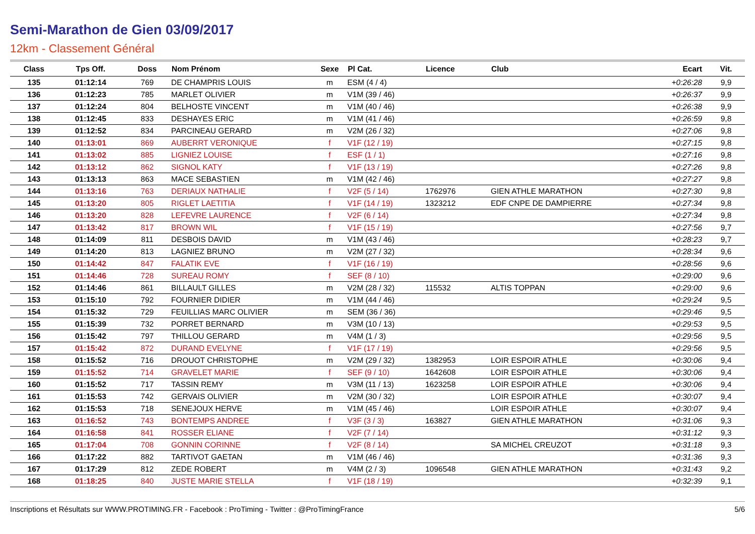Semi-Marathon de Gien 03/09/2017
12km - Classement Général
| Class | Tps Off. | Doss | Nom Prénom | Sexe | Pl Cat. | Licence | Club | Ecart | Vit. |
| --- | --- | --- | --- | --- | --- | --- | --- | --- | --- |
| 135 | 01:12:14 | 769 | DE CHAMPRIS LOUIS | m | ESM (4 / 4) | | | +0:26:28 | 9,9 |
| 136 | 01:12:23 | 785 | MARLET OLIVIER | m | V1M (39 / 46) | | | +0:26:37 | 9,9 |
| 137 | 01:12:24 | 804 | BELHOSTE VINCENT | m | V1M (40 / 46) | | | +0:26:38 | 9,9 |
| 138 | 01:12:45 | 833 | DESHAYES ERIC | m | V1M (41 / 46) | | | +0:26:59 | 9,8 |
| 139 | 01:12:52 | 834 | PARCINEAU GERARD | m | V2M (26 / 32) | | | +0:27:06 | 9,8 |
| 140 | 01:13:01 | 869 | AUBERRT VERONIQUE | f | V1F (12 / 19) | | | +0:27:15 | 9,8 |
| 141 | 01:13:02 | 885 | LIGNIEZ LOUISE | f | ESF (1 / 1) | | | +0:27:16 | 9,8 |
| 142 | 01:13:12 | 862 | SIGNOL KATY | f | V1F (13 / 19) | | | +0:27:26 | 9,8 |
| 143 | 01:13:13 | 863 | MACE SEBASTIEN | m | V1M (42 / 46) | | | +0:27:27 | 9,8 |
| 144 | 01:13:16 | 763 | DERIAUX NATHALIE | f | V2F (5 / 14) | 1762976 | GIEN ATHLE MARATHON | +0:27:30 | 9,8 |
| 145 | 01:13:20 | 805 | RIGLET LAETITIA | f | V1F (14 / 19) | 1323212 | EDF CNPE DE DAMPIERRE | +0:27:34 | 9,8 |
| 146 | 01:13:20 | 828 | LEFEVRE LAURENCE | f | V2F (6 / 14) | | | +0:27:34 | 9,8 |
| 147 | 01:13:42 | 817 | BROWN WIL | f | V1F (15 / 19) | | | +0:27:56 | 9,7 |
| 148 | 01:14:09 | 811 | DESBOIS DAVID | m | V1M (43 / 46) | | | +0:28:23 | 9,7 |
| 149 | 01:14:20 | 813 | LAGNIEZ BRUNO | m | V2M (27 / 32) | | | +0:28:34 | 9,6 |
| 150 | 01:14:42 | 847 | FALATIK EVE | f | V1F (16 / 19) | | | +0:28:56 | 9,6 |
| 151 | 01:14:46 | 728 | SUREAU ROMY | f | SEF (8 / 10) | | | +0:29:00 | 9,6 |
| 152 | 01:14:46 | 861 | BILLAULT GILLES | m | V2M (28 / 32) | 115532 | ALTIS TOPPAN | +0:29:00 | 9,6 |
| 153 | 01:15:10 | 792 | FOURNIER DIDIER | m | V1M (44 / 46) | | | +0:29:24 | 9,5 |
| 154 | 01:15:32 | 729 | FEUILLIAS MARC OLIVIER | m | SEM (36 / 36) | | | +0:29:46 | 9,5 |
| 155 | 01:15:39 | 732 | PORRET BERNARD | m | V3M (10 / 13) | | | +0:29:53 | 9,5 |
| 156 | 01:15:42 | 797 | THILLOU GERARD | m | V4M (1 / 3) | | | +0:29:56 | 9,5 |
| 157 | 01:15:42 | 872 | DURAND EVELYNE | f | V1F (17 / 19) | | | +0:29:56 | 9,5 |
| 158 | 01:15:52 | 716 | DROUOT CHRISTOPHE | m | V2M (29 / 32) | 1382953 | LOIR ESPOIR ATHLE | +0:30:06 | 9,4 |
| 159 | 01:15:52 | 714 | GRAVELET MARIE | f | SEF (9 / 10) | 1642608 | LOIR ESPOIR ATHLE | +0:30:06 | 9,4 |
| 160 | 01:15:52 | 717 | TASSIN REMY | m | V3M (11 / 13) | 1623258 | LOIR ESPOIR ATHLE | +0:30:06 | 9,4 |
| 161 | 01:15:53 | 742 | GERVAIS OLIVIER | m | V2M (30 / 32) | | LOIR ESPOIR ATHLE | +0:30:07 | 9,4 |
| 162 | 01:15:53 | 718 | SENEJOUX HERVE | m | V1M (45 / 46) | | LOIR ESPOIR ATHLE | +0:30:07 | 9,4 |
| 163 | 01:16:52 | 743 | BONTEMPS ANDREE | f | V3F (3 / 3) | 163827 | GIEN ATHLE MARATHON | +0:31:06 | 9,3 |
| 164 | 01:16:58 | 841 | ROSSER ELIANE | f | V2F (7 / 14) | | | +0:31:12 | 9,3 |
| 165 | 01:17:04 | 708 | GONNIN CORINNE | f | V2F (8 / 14) | | SA MICHEL CREUZOT | +0:31:18 | 9,3 |
| 166 | 01:17:22 | 882 | TARTIVOT GAETAN | m | V1M (46 / 46) | | | +0:31:36 | 9,3 |
| 167 | 01:17:29 | 812 | ZEDE ROBERT | m | V4M (2 / 3) | 1096548 | GIEN ATHLE MARATHON | +0:31:43 | 9,2 |
| 168 | 01:18:25 | 840 | JUSTE MARIE STELLA | f | V1F (18 / 19) | | | +0:32:39 | 9,1 |
Inscriptions et Résultats sur WWW.PROTIMING.FR - Facebook : ProTiming - Twitter : @ProTimingFrance 5/6